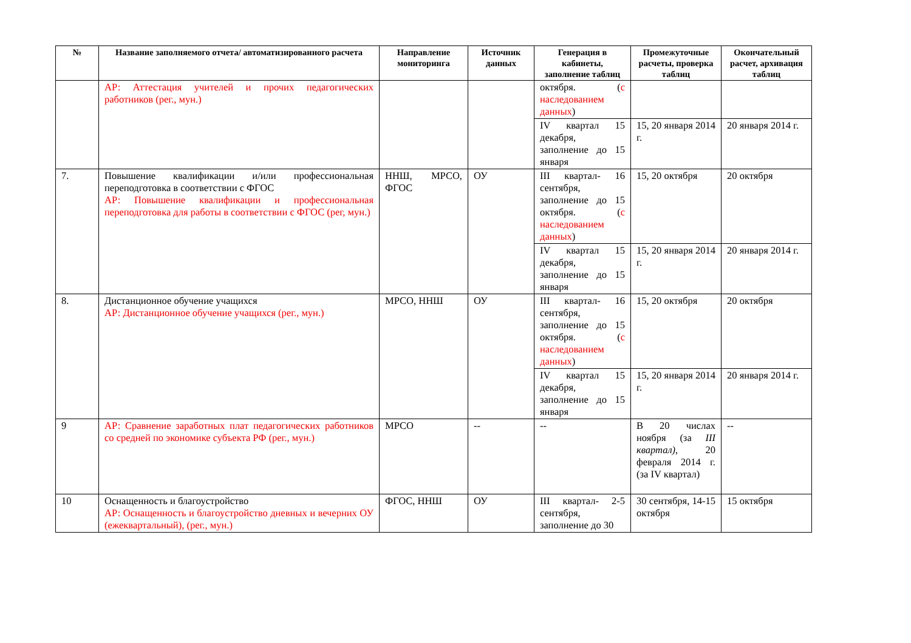| № | Название заполняемого отчета/ автоматизированного расчета | Направление мониторинга | Источник данных | Генерация в кабинеты, заполнение таблиц | Промежуточные расчеты, проверка таблиц | Окончательный расчет, архивация таблиц |
| --- | --- | --- | --- | --- | --- | --- |
| | АР: Аттестация учителей и прочих педагогических работников (рег., мун.) | | | октября. ( с наследованием данных ) | | |
| | | | | IV квартал 15 декабря, заполнение до 15 января | 15, 20 января 2014 г. | 20 января 2014 г. |
| 7. | Повышение квалификации и/или профессиональная переподготовка в соответствии с ФГОС АР: Повышение квалификации и профессиональная переподготовка для работы в соответствии с ФГОС (рег, мун.) | ННШ, МРСО, ФГОС | ОУ | III квартал- 16 сентября, заполнение до 15 октября. ( с наследованием данных ) | 15, 20 октября | 20 октября |
| | | | | IV квартал 15 декабря, заполнение до 15 января | 15, 20 января 2014 г. | 20 января 2014 г. |
| 8. | Дистанционное обучение учащихся АР: Дистанционное обучение учащихся (рег., мун.) | МРСО, ННШ | ОУ | III квартал- 16 сентября, заполнение до 15 октября. ( с наследованием данных ) | 15, 20 октября | 20 октября |
| | | | | IV квартал 15 декабря, заполнение до 15 января | 15, 20 января 2014 г. | 20 января 2014 г. |
| 9 | АР: Сравнение заработных плат педагогических работников со средней по экономике субъекта РФ (рег., мун.) | МРСО | -- | -- | В 20 числах ноября (за III квартал), 20 февраля 2014 г. (за IV квартал) | -- |
| 10 | Оснащенность и благоустройство АР: Оснащенность и благоустройство дневных и вечерних ОУ (ежеквартальный), (рег., мун.) | ФГОС, ННШ | ОУ | III квартал- 2-5 сентября, заполнение до 30 | 30 сентября, 14-15 октября | 15 октября |